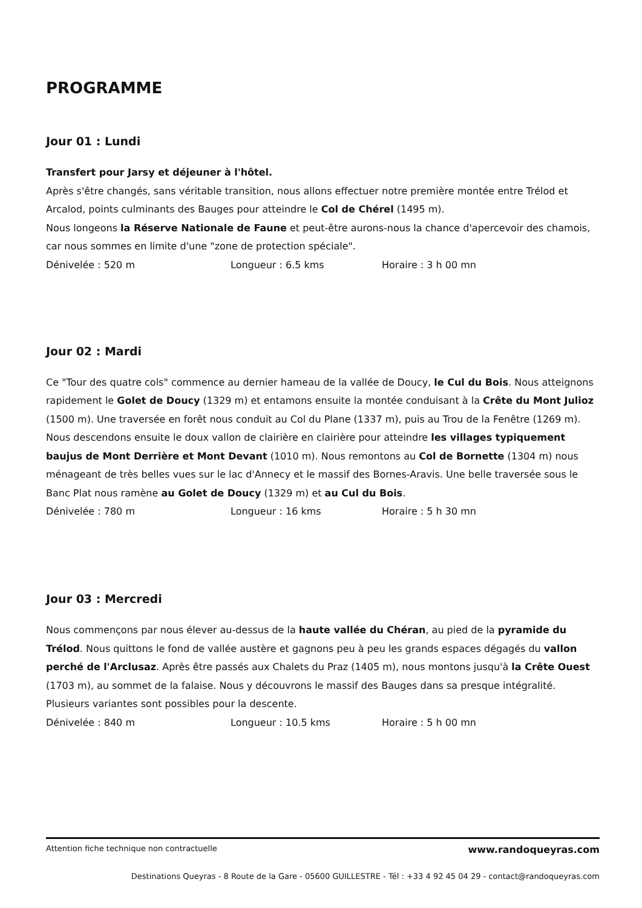PROGRAMME
Jour 01 : Lundi
Transfert pour Jarsy et déjeuner à l'hôtel.
Après s'être changés, sans véritable transition, nous allons effectuer notre première montée entre Trélod et Arcalod, points culminants des Bauges pour atteindre le Col de Chérel (1495 m).
Nous longeons la Réserve Nationale de Faune et peut-être aurons-nous la chance d'apercevoir des chamois, car nous sommes en limite d'une "zone de protection spéciale".
Dénivelée : 520 m Longueur : 6.5 kms Horaire : 3 h 00 mn
Jour 02 : Mardi
Ce "Tour des quatre cols" commence au dernier hameau de la vallée de Doucy, le Cul du Bois. Nous atteignons rapidement le Golet de Doucy (1329 m) et entamons ensuite la montée conduisant à la Crête du Mont Julioz (1500 m). Une traversée en forêt nous conduit au Col du Plane (1337 m), puis au Trou de la Fenêtre (1269 m).
Nous descendons ensuite le doux vallon de clairière en clairière pour atteindre les villages typiquement baujus de Mont Derrière et Mont Devant (1010 m). Nous remontons au Col de Bornette (1304 m) nous ménageant de très belles vues sur le lac d'Annecy et le massif des Bornes-Aravis. Une belle traversée sous le Banc Plat nous ramène au Golet de Doucy (1329 m) et au Cul du Bois.
Dénivelée : 780 m Longueur : 16 kms Horaire : 5 h 30 mn
Jour 03 : Mercredi
Nous commençons par nous élever au-dessus de la haute vallée du Chéran, au pied de la pyramide du Trélod. Nous quittons le fond de vallée austère et gagnons peu à peu les grands espaces dégagés du vallon perché de l'Arclusaz. Après être passés aux Chalets du Praz (1405 m), nous montons jusqu'à la Crête Ouest (1703 m), au sommet de la falaise. Nous y découvrons le massif des Bauges dans sa presque intégralité.
Plusieurs variantes sont possibles pour la descente.
Dénivelée : 840 m Longueur : 10.5 kms Horaire : 5 h 00 mn
Attention fiche technique non contractuelle www.randoqueyras.com
Destinations Queyras - 8 Route de la Gare - 05600 GUILLESTRE - Tél : +33 4 92 45 04 29 - contact@randoqueyras.com